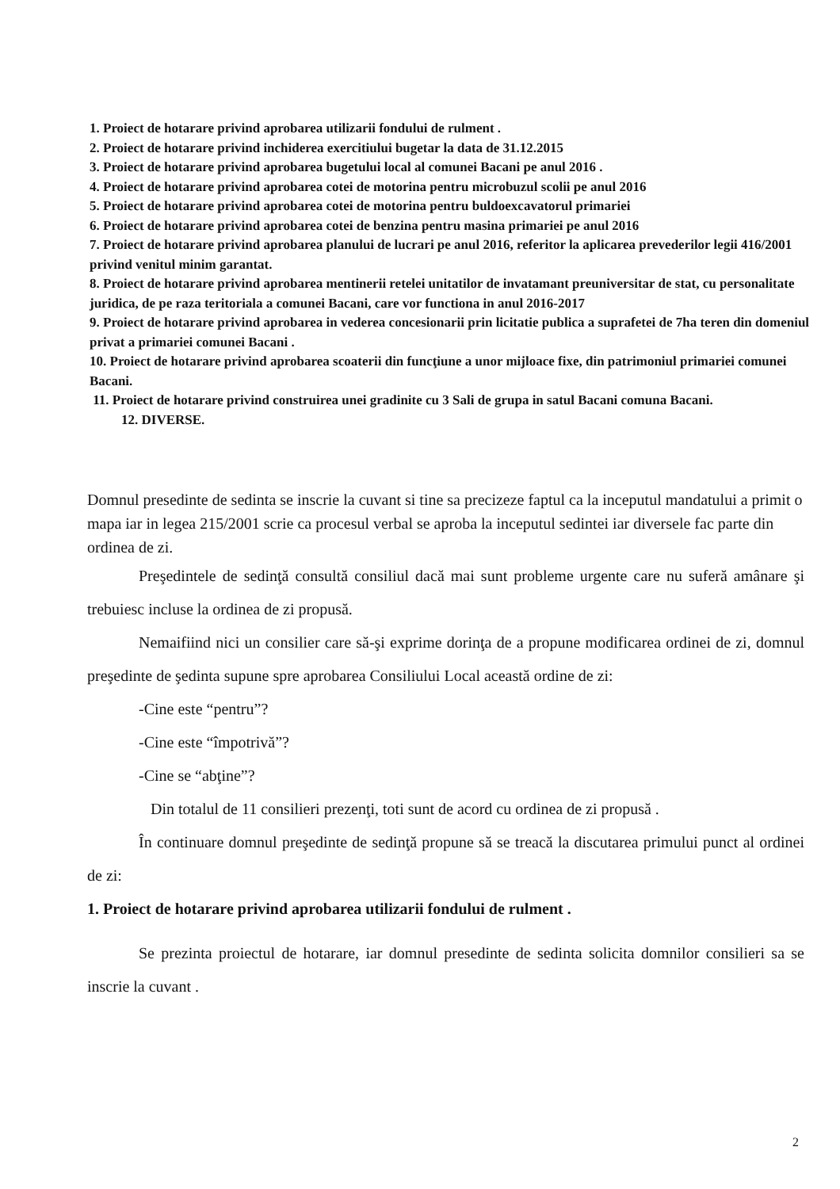1. Proiect de hotarare privind aprobarea utilizarii fondului de rulment .
2. Proiect de hotarare privind inchiderea exercitiului bugetar la data de 31.12.2015
3. Proiect de hotarare privind aprobarea bugetului local al comunei Bacani pe anul 2016 .
4. Proiect de hotarare privind aprobarea cotei de motorina pentru microbuzul scolii pe anul 2016
5. Proiect de hotarare privind aprobarea cotei de motorina pentru buldoexcavatorul primariei
6. Proiect de hotarare privind aprobarea cotei de benzina pentru masina primariei pe anul 2016
7. Proiect de hotarare privind aprobarea planului de lucrari pe anul 2016, referitor la aplicarea prevederilor legii 416/2001 privind venitul minim garantat.
8. Proiect de hotarare privind aprobarea mentinerii retelei unitatilor de invatamant preuniversitar de stat, cu personalitate juridica, de pe raza teritoriala a comunei Bacani, care vor functiona in anul 2016-2017
9. Proiect de hotarare privind aprobarea in vederea concesionarii prin licitatie publica a suprafetei de 7ha teren din domeniul privat a primariei comunei Bacani .
10. Proiect de hotarare privind aprobarea scoaterii din funcţiune a unor mijloace fixe, din patrimoniul primariei comunei Bacani.
11. Proiect de hotarare privind construirea unei gradinite cu 3 Sali de grupa in satul Bacani comuna Bacani.
12. DIVERSE.
Domnul presedinte de sedinta se inscrie la cuvant si tine sa precizeze faptul ca la inceputul mandatului a primit o mapa iar in legea 215/2001 scrie ca procesul verbal se aproba la inceputul sedintei iar diversele fac parte din ordinea de zi.
Preşedintele de sedinţă consultă consiliul dacă mai sunt probleme urgente care nu suferă amânare şi trebuiesc incluse la ordinea de zi propusă.
Nemaifiind nici un consilier care să-şi exprime dorinţa de a propune modificarea ordinei de zi, domnul preşedinte de şedinta supune spre aprobarea Consiliului Local această ordine de zi:
-Cine este “pentru”?
-Cine este “împotrivă”?
-Cine se “abţine”?
Din totalul de 11 consilieri prezenţi, toti sunt de acord cu ordinea de zi propusă .
În continuare domnul preşedinte de sedinţă propune să se treacă la discutarea primului punct al ordinei de zi:
1. Proiect de hotarare privind aprobarea utilizarii fondului de rulment .
Se prezinta proiectul de hotarare, iar domnul presedinte de sedinta solicita domnilor consilieri sa se inscrie la cuvant .
2